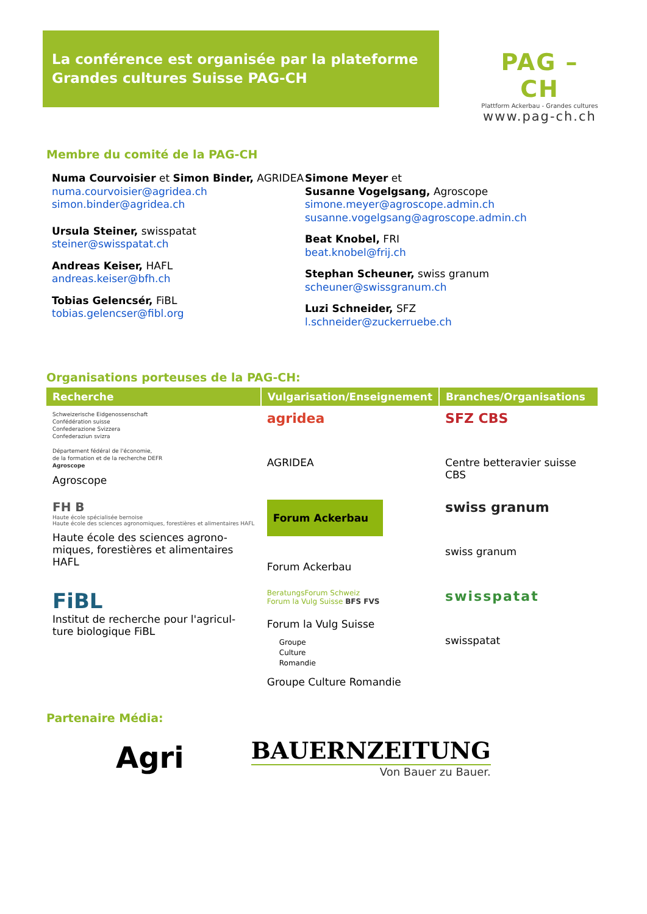La conférence est organisée par la plateforme
Grandes cultures Suisse PAG-CH
PAG – CH
Plattform Ackerbau - Grandes cultures
www.pag-ch.ch
Membre du comité de la PAG-CH
Numa Courvoisier et Simon Binder, AGRIDEA
numa.courvoisier@agridea.ch
simon.binder@agridea.ch
Ursula Steiner, swisspatat
steiner@swisspatat.ch
Andreas Keiser, HAFL
andreas.keiser@bfh.ch
Tobias Gelencsér, FiBL
tobias.gelencser@fibl.org
Simone Meyer et
Susanne Vogelgsang, Agroscope
simone.meyer@agroscope.admin.ch
susanne.vogelgsang@agroscope.admin.ch
Beat Knobel, FRI
beat.knobel@frij.ch
Stephan Scheuner, swiss granum
scheuner@swissgranum.ch
Luzi Schneider, SFZ
l.schneider@zuckerruebe.ch
Organisations porteuses de la PAG-CH:
| Recherche | Vulgarisation/Enseignement | Branches/Organisations |
| --- | --- | --- |
| Schweizerische Eidgenossenschaft Confédération suisse Confederazione Svizzera Confederaziun svizra Département fédéral de l'économie, de la formation et de la recherche DEFR Agroscope Agroscope | agridea AGRIDEA | SFZ CBS Centre betteravier suisse CBS |
| FH B Haute école spécialisée bernoise Haute école des sciences agronomiques, forestières et alimentaires HAFL Haute école des sciences agrono-miques, forestières et alimentaires HAFL | Forum Ackerbau Forum Ackerbau | swiss granum swiss granum |
| FiBL Institut de recherche pour l'agricul-ture biologique FiBL | BeratungsForum Schweiz Forum la Vulg Suisse BFS FVS Forum la Vulg Suisse Groupe Culture Romandie Groupe Culture Romandie | swisspatat swisspatat |
Partenaire Média:
Agri
BAUERNZEITUNG
Von Bauer zu Bauer.